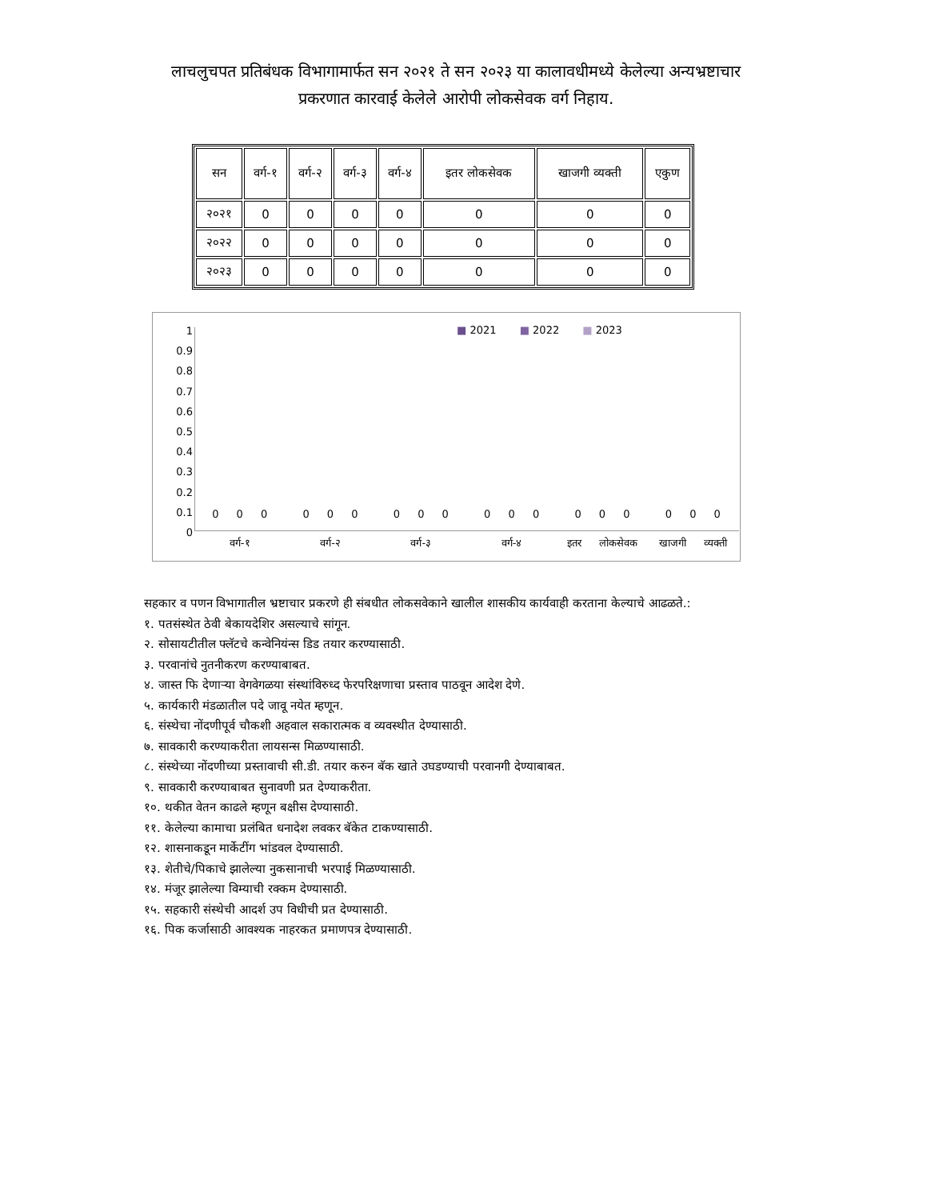लाचलुचपत प्रतिबंधक विभागामार्फत सन २०२१ ते सन २०२३ या कालावधीमध्ये केलेल्या अन्यभ्रष्टाचार प्रकरणात कारवाई केलेले आरोपी लोकसेवक वर्ग निहाय.
| सन | वर्ग-१ | वर्ग-२ | वर्ग-३ | वर्ग-४ | इतर लोकसेवक | खाजगी व्यक्ती | एकुण |
| --- | --- | --- | --- | --- | --- | --- | --- |
| २०२१ | 0 | 0 | 0 | 0 | 0 | 0 | 0 |
| २०२२ | 0 | 0 | 0 | 0 | 0 | 0 | 0 |
| २०२३ | 0 | 0 | 0 | 0 | 0 | 0 | 0 |
1
0.9
0.8
0.7
0.6
0.5
0.4
0.3
0.2
0.1
0
■ 2021 ■ 2022 ■ 2023
0 0 0 0 0 0 0 0 0 0 0 0 0 0 0 0 0 0
वर्ग-१ वर्ग-२ वर्ग-३ वर्ग-४ इतर लोकसेवक खाजगी व्यक्ती
सहकार व पणन विभागातील भ्रष्टाचार प्रकरणे ही संबधीत लोकसवेकाने खालील शासकीय कार्यवाही करताना केल्याचे आढळते.:
१. पतसंस्थेत ठेवी बेकायदेशिर असल्याचे सांगून.
२. सोसायटीतील फ्लॅटचे कन्वेनियंन्स डिड तयार करण्यासाठी.
३. परवानांचे नुतनीकरण करण्याबाबत.
४. जास्त फि देणाऱ्या वेगवेगळया संस्थांविरुध्द फेरपरिक्षणाचा प्रस्ताव पाठवून आदेश देणे.
५. कार्यकारी मंडळातील पदे जावू नयेत म्हणून.
६. संस्थेचा नोंदणीपूर्व चौकशी अहवाल सकारात्मक व व्यवस्थीत देण्यासाठी.
७. सावकारी करण्याकरीता लायसन्स मिळण्यासाठी.
८. संस्थेच्या नोंदणीच्या प्रस्तावाची सी.डी. तयार करुन बॅक खाते उघडण्याची परवानगी देण्याबाबत.
९. सावकारी करण्याबाबत सुनावणी प्रत देण्याकरीता.
१०. थकीत वेतन काढले म्हणून बक्षीस देण्यासाठी.
११. केलेल्या कामाचा प्रलंबित धनादेश लवकर बॅकेत टाकण्यासाठी.
१२. शासनाकडून मार्केटींग भांडवल देण्यासाठी.
१३. शेतीचे/पिकाचे झालेल्या नुकसानाची भरपाई मिळण्यासाठी.
१४. मंजूर झालेल्या विम्याची रक्कम देण्यासाठी.
१५. सहकारी संस्थेची आदर्श उप विधीची प्रत देण्यासाठी.
१६. पिक कर्जासाठी आवश्यक नाहरकत प्रमाणपत्र देण्यासाठी.